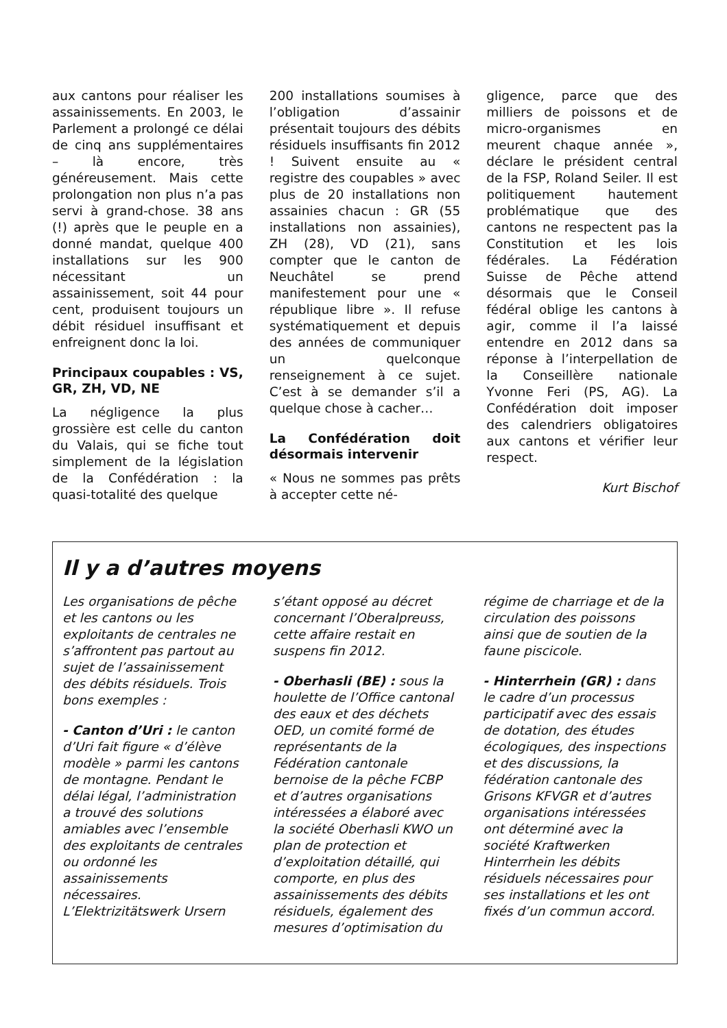aux cantons pour réaliser les assainissements. En 2003, le Parlement a prolongé ce délai de cinq ans supplémentaires – là encore, très généreusement. Mais cette prolongation non plus n’a pas servi à grand-chose. 38 ans (!) après que le peuple en a donné mandat, quelque 400 installations sur les 900 nécessitant un assainissement, soit 44 pour cent, produisent toujours un débit résiduel insuffisant et enfreignent donc la loi.
Principaux coupables : VS, GR, ZH, VD, NE
La négligence la plus grossière est celle du canton du Valais, qui se fiche tout simplement de la législation de la Confédération : la quasi-totalité des quelque
200 installations soumises à l’obligation d’assainir présentait toujours des débits résiduels insuffisants fin 2012 ! Suivent ensuite au « registre des coupables » avec plus de 20 installations non assainies chacun : GR (55 installations non assainies), ZH (28), VD (21), sans compter que le canton de Neuchâtel se prend manifestement pour une « république libre ». Il refuse systématiquement et depuis des années de communiquer un quelconque renseignement à ce sujet. C’est à se demander s’il a quelque chose à cacher…
La Confédération doit désormais intervenir
« Nous ne sommes pas prêts à accepter cette né-
gligence, parce que des milliers de poissons et de micro-organismes en meurent chaque année », déclare le président central de la FSP, Roland Seiler. Il est politiquement hautement problématique que des cantons ne respectent pas la Constitution et les lois fédérales. La Fédération Suisse de Pêche attend désormais que le Conseil fédéral oblige les cantons à agir, comme il l’a laissé entendre en 2012 dans sa réponse à l’interpellation de la Conseillère nationale Yvonne Feri (PS, AG). La Confédération doit imposer des calendriers obligatoires aux cantons et vérifier leur respect.
Kurt Bischof
Il y a d’autres moyens
Les organisations de pêche et les cantons ou les exploitants de centrales ne s’affrontent pas partout au sujet de l’assainissement des débits résiduels. Trois bons exemples :
- Canton d’Uri : le canton d’Uri fait figure « d’élève modèle » parmi les cantons de montagne. Pendant le délai légal, l’administration a trouvé des solutions amiables avec l’ensemble des exploitants de centrales ou ordonné les assainissements nécessaires. L’Elektrizitätswerk Ursern
s’étant opposé au décret concernant l’Oberalpreuss, cette affaire restait en suspens fin 2012.
- Oberhasli (BE) : sous la houlette de l’Office cantonal des eaux et des déchets OED, un comité formé de représentants de la Fédération cantonale bernoise de la pêche FCBP et d’autres organisations intéressées a élaboré avec la société Oberhasli KWO un plan de protection et d’exploitation détaillé, qui comporte, en plus des assainissements des débits résiduels, également des mesures d’optimisation du
régime de charriage et de la circulation des poissons ainsi que de soutien de la faune piscicole.
- Hinterrhein (GR) : dans le cadre d’un processus participatif avec des essais de dotation, des études écologiques, des inspections et des discussions, la fédération cantonale des Grisons KFVGR et d’autres organisations intéressées ont déterminé avec la société Kraftwerken Hinterrhein les débits résiduels nécessaires pour ses installations et les ont fixés d’un commun accord.